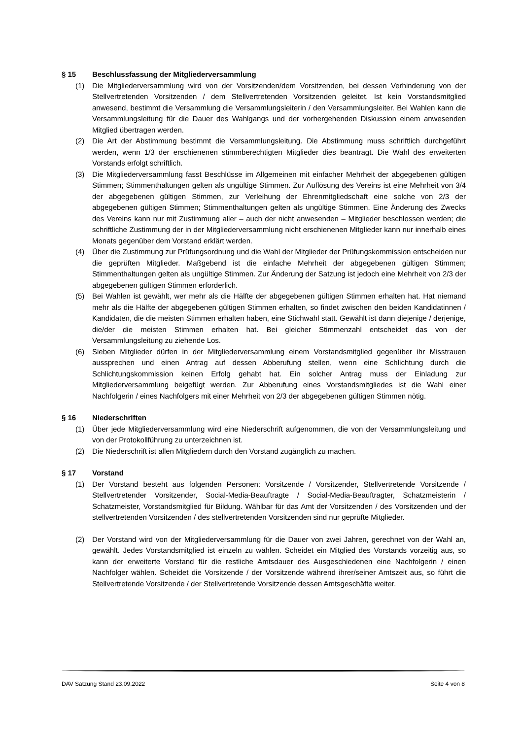§ 15 Beschlussfassung der Mitgliederversammlung
(1) Die Mitgliederversammlung wird von der Vorsitzenden/dem Vorsitzenden, bei dessen Verhinderung von der Stellvertretenden Vorsitzenden / dem Stellvertretenden Vorsitzenden geleitet. Ist kein Vorstandsmitglied anwesend, bestimmt die Versammlung die Versammlungsleiterin / den Versammlungsleiter. Bei Wahlen kann die Versammlungsleitung für die Dauer des Wahlgangs und der vorhergehenden Diskussion einem anwesenden Mitglied übertragen werden.
(2) Die Art der Abstimmung bestimmt die Versammlungsleitung. Die Abstimmung muss schriftlich durchgeführt werden, wenn 1/3 der erschienenen stimmberechtigten Mitglieder dies beantragt. Die Wahl des erweiterten Vorstands erfolgt schriftlich.
(3) Die Mitgliederversammlung fasst Beschlüsse im Allgemeinen mit einfacher Mehrheit der abgegebenen gültigen Stimmen; Stimmenthaltungen gelten als ungültige Stimmen. Zur Auflösung des Vereins ist eine Mehrheit von 3/4 der abgegebenen gültigen Stimmen, zur Verleihung der Ehrenmitgliedschaft eine solche von 2/3 der abgegebenen gültigen Stimmen; Stimmenthaltungen gelten als ungültige Stimmen. Eine Änderung des Zwecks des Vereins kann nur mit Zustimmung aller – auch der nicht anwesenden – Mitglieder beschlossen werden; die schriftliche Zustimmung der in der Mitgliederversammlung nicht erschienenen Mitglieder kann nur innerhalb eines Monats gegenüber dem Vorstand erklärt werden.
(4) Über die Zustimmung zur Prüfungsordnung und die Wahl der Mitglieder der Prüfungskommission entscheiden nur die geprüften Mitglieder. Maßgebend ist die einfache Mehrheit der abgegebenen gültigen Stimmen; Stimmenthaltungen gelten als ungültige Stimmen. Zur Änderung der Satzung ist jedoch eine Mehrheit von 2/3 der abgegebenen gültigen Stimmen erforderlich.
(5) Bei Wahlen ist gewählt, wer mehr als die Hälfte der abgegebenen gültigen Stimmen erhalten hat. Hat niemand mehr als die Hälfte der abgegebenen gültigen Stimmen erhalten, so findet zwischen den beiden Kandidatinnen / Kandidaten, die die meisten Stimmen erhalten haben, eine Stichwahl statt. Gewählt ist dann diejenige / derjenige, die/der die meisten Stimmen erhalten hat. Bei gleicher Stimmenzahl entscheidet das von der Versammlungsleitung zu ziehende Los.
(6) Sieben Mitglieder dürfen in der Mitgliederversammlung einem Vorstandsmitglied gegenüber ihr Misstrauen aussprechen und einen Antrag auf dessen Abberufung stellen, wenn eine Schlichtung durch die Schlichtungskommission keinen Erfolg gehabt hat. Ein solcher Antrag muss der Einladung zur Mitgliederversammlung beigefügt werden. Zur Abberufung eines Vorstandsmitgliedes ist die Wahl einer Nachfolgerin / eines Nachfolgers mit einer Mehrheit von 2/3 der abgegebenen gültigen Stimmen nötig.
§ 16 Niederschriften
(1) Über jede Mitgliederversammlung wird eine Niederschrift aufgenommen, die von der Versammlungsleitung und von der Protokollführung zu unterzeichnen ist.
(2) Die Niederschrift ist allen Mitgliedern durch den Vorstand zugänglich zu machen.
§ 17 Vorstand
(1) Der Vorstand besteht aus folgenden Personen: Vorsitzende / Vorsitzender, Stellvertretende Vorsitzende / Stellvertretender Vorsitzender, Social-Media-Beauftragte / Social-Media-Beauftragter, Schatzmeisterin / Schatzmeister, Vorstandsmitglied für Bildung. Wählbar für das Amt der Vorsitzenden / des Vorsitzenden und der stellvertretenden Vorsitzenden / des stellvertretenden Vorsitzenden sind nur geprüfte Mitglieder.
(2) Der Vorstand wird von der Mitgliederversammlung für die Dauer von zwei Jahren, gerechnet von der Wahl an, gewählt. Jedes Vorstandsmitglied ist einzeln zu wählen. Scheidet ein Mitglied des Vorstands vorzeitig aus, so kann der erweiterte Vorstand für die restliche Amtsdauer des Ausgeschiedenen eine Nachfolgerin / einen Nachfolger wählen. Scheidet die Vorsitzende / der Vorsitzende während ihrer/seiner Amtszeit aus, so führt die Stellvertretende Vorsitzende / der Stellvertretende Vorsitzende dessen Amtsgeschäfte weiter.
DAV Satzung Stand 23.09.2022 Seite 4 von 8